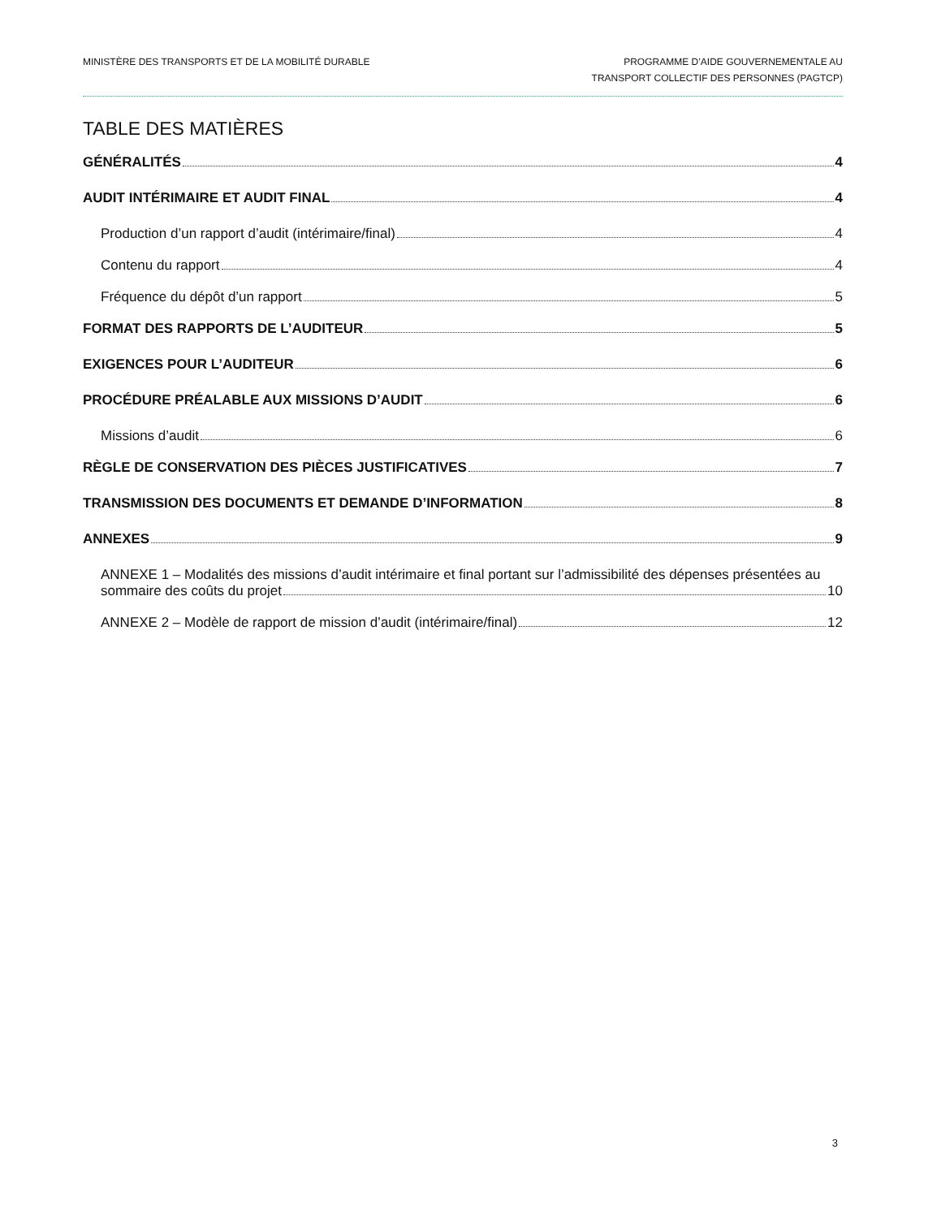MINISTÈRE DES TRANSPORTS ET DE LA MOBILITÉ DURABLE
PROGRAMME D’AIDE GOUVERNEMENTALE AU
TRANSPORT COLLECTIF DES PERSONNES (PAGTCP)
TABLE DES MATIÈRES
GÉNÉRALITÉS 4
AUDIT INTÉRIMAIRE ET AUDIT FINAL 4
Production d’un rapport d’audit (intérimaire/final) 4
Contenu du rapport 4
Fréquence du dépôt d’un rapport 5
FORMAT DES RAPPORTS DE L’AUDITEUR 5
EXIGENCES POUR L’AUDITEUR 6
PROCÉDURE PRÉALABLE AUX MISSIONS D’AUDIT 6
Missions d’audit 6
RÈGLE DE CONSERVATION DES PIÈCES JUSTIFICATIVES 7
TRANSMISSION DES DOCUMENTS ET DEMANDE D’INFORMATION 8
ANNEXES 9
ANNEXE 1 – Modalités des missions d’audit intérimaire et final portant sur l’admissibilité des dépenses présentées au
sommaire des coûts du projet 10
ANNEXE 2 – Modèle de rapport de mission d’audit (intérimaire/final) 12
3